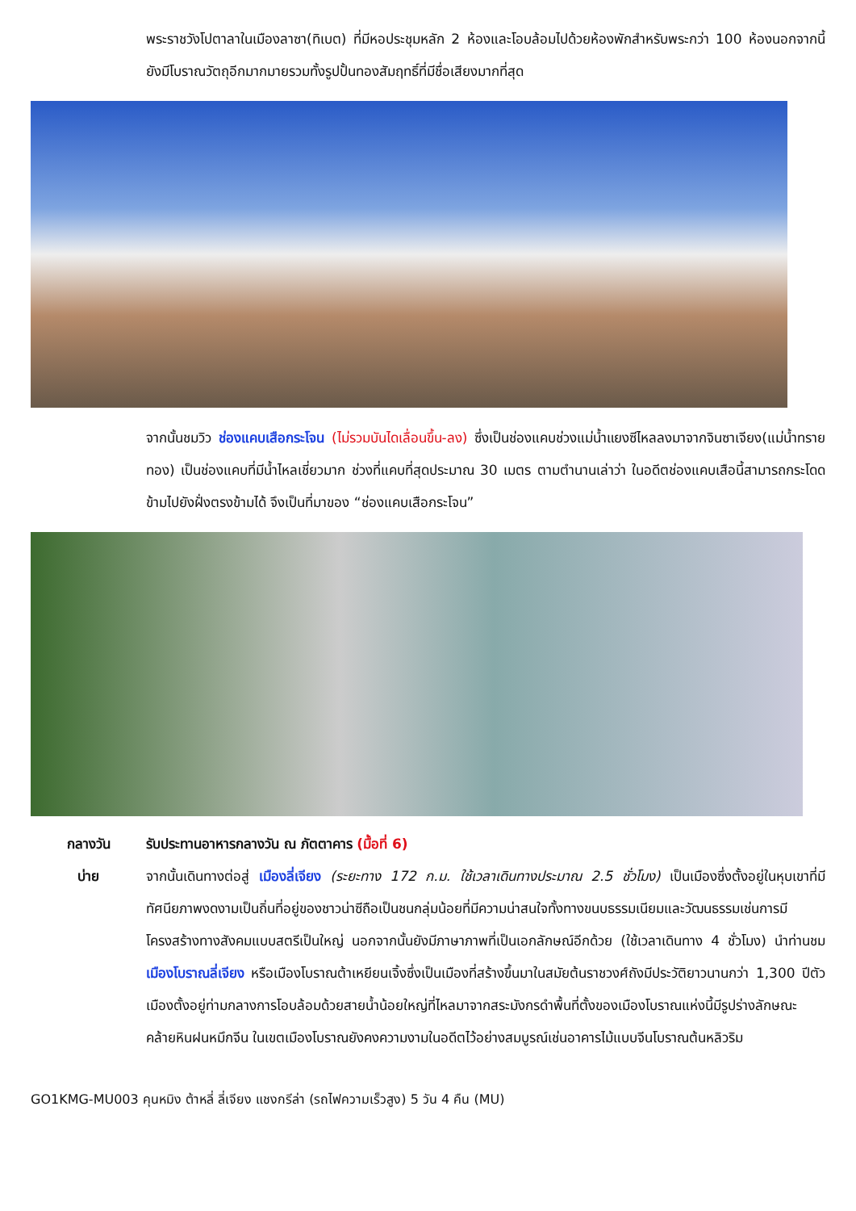พระราชวังโปตาลาในเมืองลาซา(ทิเบต) ที่มีหอประชุมหลัก 2 ห้องและโอบล้อมไปด้วยห้องพักสำหรับพระกว่า 100 ห้องนอกจากนี้ยังมีโบราณวัตถุอีกมากมายรวมทั้งรูปปั้นทองสัมฤทธิ์ที่มีชื่อเสียงมากที่สุด
จากนั้นชมวิว ช่องแคบเสือกระโจน (ไม่รวมบันไดเลื่อนขึ้น-ลง) ซึ่งเป็นช่องแคบช่วงแม่น้ำแยงซีไหลลงมาจากจินซาเจียง(แม่น้ำทรายทอง) เป็นช่องแคบที่มีน้ำไหลเชี่ยวมาก ช่วงที่แคบที่สุดประมาณ 30 เมตร ตามตำนานเล่าว่า ในอดีตช่องแคบเสือนี้สามารถกระโดดข้ามไปยังฝั่งตรงข้ามได้ จึงเป็นที่มาของ “ช่องแคบเสือกระโจน”
กลางวัน รับประทานอาหารกลางวัน ณ ภัตตาคาร (มื้อที่ 6)
บ่าย จากนั้นเดินทางต่อสู่ เมืองลี่เจียง (ระยะทาง 172 ก.ม. ใช้เวลาเดินทางประมาณ 2.5 ชั่วโมง) เป็นเมืองซึ่งตั้งอยู่ในหุบเขาที่มีทัศนียภาพงดงามเป็นถิ่นที่อยู่ของชาวน่าซีถือเป็นชนกลุ่มน้อยที่มีความน่าสนใจทั้งทางขนบธรรมเนียมและวัฒนธรรมเช่นการมีโครงสร้างทางสังคมแบบสตรีเป็นใหญ่ นอกจากนั้นยังมีภาษาภาพที่เป็นเอกลักษณ์อีกด้วย (ใช้เวลาเดินทาง 4 ชั่วโมง) นำท่านชม เมืองโบราณลี่เจียง หรือเมืองโบราณต้าเหยียนเจิ้งซึ่งเป็นเมืองที่สร้างขึ้นมาในสมัยต้นราชวงศ์ถังมีประวัติยาวนานกว่า 1,300 ปีตัวเมืองตั้งอยู่ท่ามกลางการโอบล้อมด้วยสายน้ำน้อยใหญ่ที่ไหลมาจากสระมังกรดำพื้นที่ตั้งของเมืองโบราณแห่งนี้มีรูปร่างลักษณะคล้ายหินฝนหมึกจีน ในเขตเมืองโบราณยังคงความงามในอดีตไว้อย่างสมบูรณ์เช่นอาคารไม้แบบจีนโบราณต้นหลิวริม
GO1KMG-MU003 คุนหมิง ต้าหลี่ ลี่เจียง แชงกรีล่า (รถไฟความเร็วสูง) 5 วัน 4 คืน (MU)